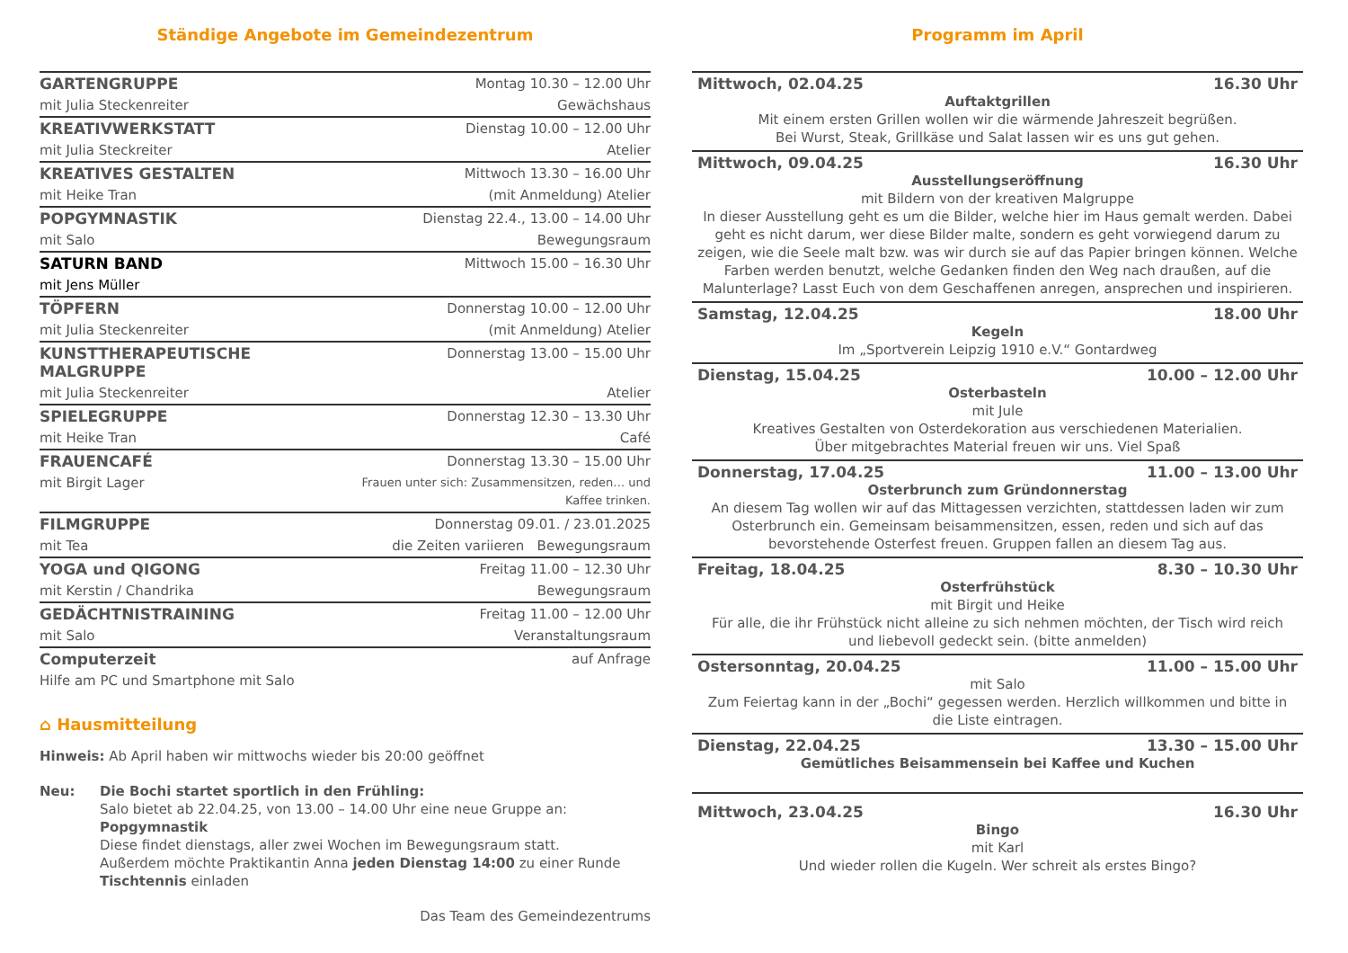Ständige Angebote im Gemeindezentrum
| GARTENGRUPPE | Montag 10.30 – 12.00 Uhr |
| mit Julia Steckenreiter | Gewächshaus |
| KREATIVWERKSTATT | Dienstag 10.00 – 12.00 Uhr |
| mit Julia Steckreiter | Atelier |
| KREATIVES GESTALTEN | Mittwoch 13.30 – 16.00 Uhr |
| mit Heike Tran | (mit Anmeldung) Atelier |
| POPGYMNASTIK | Dienstag 22.4., 13.00 – 14.00 Uhr |
| mit Salo | Bewegungsraum |
| SATURN BAND | Mittwoch 15.00 – 16.30 Uhr |
| mit Jens Müller | |
| TÖPFERN | Donnerstag 10.00 – 12.00 Uhr |
| mit Julia Steckenreiter | (mit Anmeldung) Atelier |
| KUNSTTHERAPEUTISCHE MALGRUPPE | Donnerstag 13.00 – 15.00 Uhr |
| mit Julia Steckenreiter | Atelier |
| SPIELEGRUPPE | Donnerstag 12.30 – 13.30 Uhr |
| mit Heike Tran | Café |
| FRAUENCAFÉ | Donnerstag 13.30 – 15.00 Uhr |
| mit Birgit Lager | Frauen unter sich: Zusammensitzen, reden… und Kaffee trinken. |
| FILMGRUPPE | Donnerstag 09.01. / 23.01.2025 |
| mit Tea | die Zeiten variieren Bewegungsraum |
| YOGA und QIGONG | Freitag 11.00 – 12.30 Uhr |
| mit Kerstin / Chandrika | Bewegungsraum |
| GEDÄCHTNISTRAINING | Freitag 11.00 – 12.00 Uhr |
| mit Salo | Veranstaltungsraum |
| Computerzeit | auf Anfrage |
| Hilfe am PC und Smartphone mit Salo | |
⌂ Hausmitteilung
Hinweis: Ab April haben wir mittwochs wieder bis 20:00 geöffnet
Neu: Die Bochi startet sportlich in den Frühling:
Salo bietet ab 22.04.25, von 13.00 – 14.00 Uhr eine neue Gruppe an: Popgymnastik
Diese findet dienstags, aller zwei Wochen im Bewegungsraum statt.
Außerdem möchte Praktikantin Anna jeden Dienstag 14:00 zu einer Runde Tischtennis einladen
Das Team des Gemeindezentrums
Programm im April
Mittwoch, 02.04.25 16.30 Uhr
Auftaktgrillen
Mit einem ersten Grillen wollen wir die wärmende Jahreszeit begrüßen.
Bei Wurst, Steak, Grillkäse und Salat lassen wir es uns gut gehen.
Mittwoch, 09.04.25 16.30 Uhr
Ausstellungseröffnung
mit Bildern von der kreativen Malgruppe
In dieser Ausstellung geht es um die Bilder, welche hier im Haus gemalt werden. Dabei geht es nicht darum, wer diese Bilder malte, sondern es geht vorwiegend darum zu zeigen, wie die Seele malt bzw. was wir durch sie auf das Papier bringen können. Welche Farben werden benutzt, welche Gedanken finden den Weg nach draußen, auf die Malunterlage? Lasst Euch von dem Geschaffenen anregen, ansprechen und inspirieren.
Samstag, 12.04.25 18.00 Uhr
Kegeln
Im „Sportverein Leipzig 1910 e.V.“ Gontardweg
Dienstag, 15.04.25 10.00 – 12.00 Uhr
Osterbasteln
mit Jule
Kreatives Gestalten von Osterdekoration aus verschiedenen Materialien.
Über mitgebrachtes Material freuen wir uns. Viel Spaß
Donnerstag, 17.04.25 11.00 – 13.00 Uhr
Osterbrunch zum Gründonnerstag
An diesem Tag wollen wir auf das Mittagessen verzichten, stattdessen laden wir zum Osterbrunch ein. Gemeinsam beisammensitzen, essen, reden und sich auf das bevorstehende Osterfest freuen. Gruppen fallen an diesem Tag aus.
Freitag, 18.04.25 8.30 – 10.30 Uhr
Osterfrühstück
mit Birgit und Heike
Für alle, die ihr Frühstück nicht alleine zu sich nehmen möchten, der Tisch wird reich und liebevoll gedeckt sein. (bitte anmelden)
Ostersonntag, 20.04.25 11.00 – 15.00 Uhr
mit Salo
Zum Feiertag kann in der „Bochi“ gegessen werden. Herzlich willkommen und bitte in die Liste eintragen.
Dienstag, 22.04.25 13.30 – 15.00 Uhr
Gemütliches Beisammensein bei Kaffee und Kuchen
Mittwoch, 23.04.25 16.30 Uhr
Bingo
mit Karl
Und wieder rollen die Kugeln. Wer schreit als erstes Bingo?